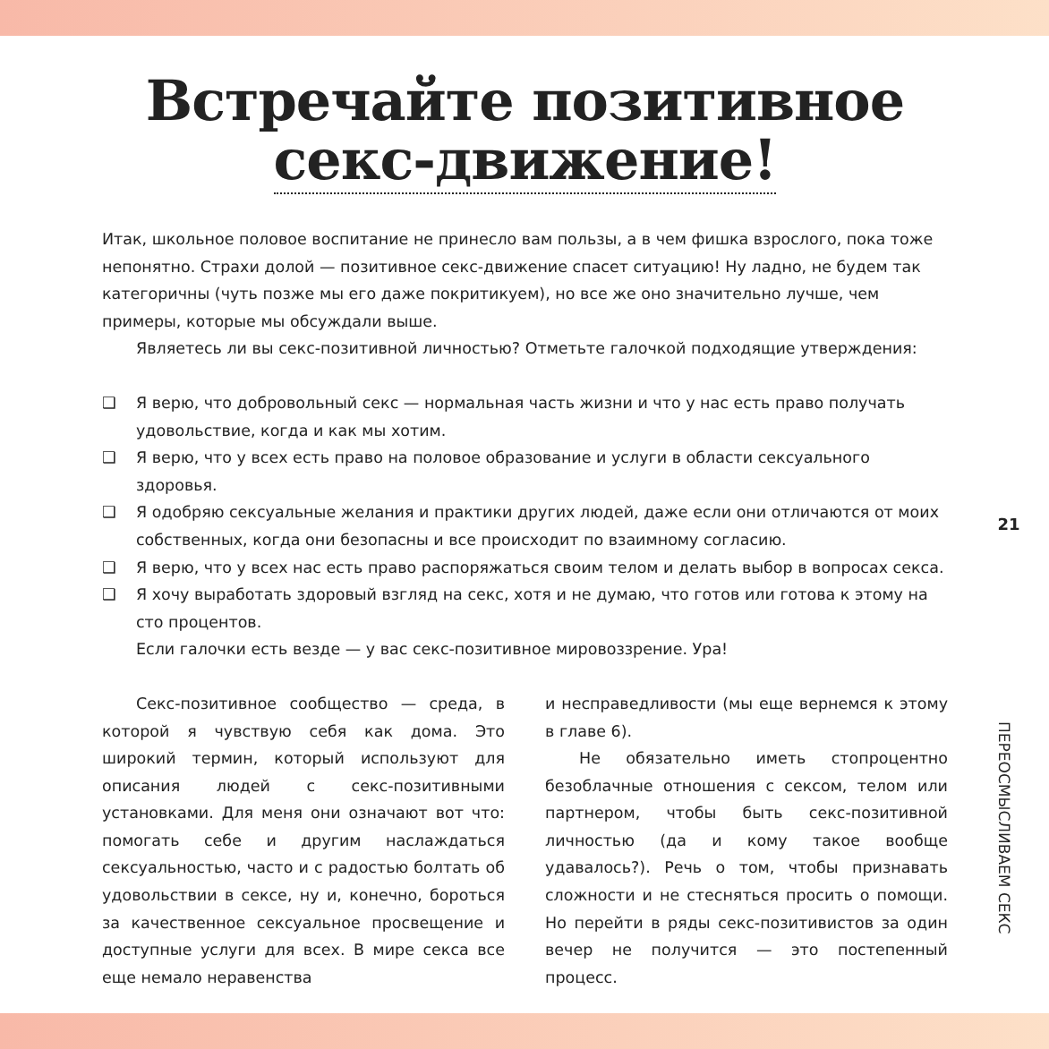Встречайте позитивное
секс-движение!
Итак, школьное половое воспитание не принесло вам пользы, а в чем фишка взрослого, пока тоже непонятно. Страхи долой — позитивное секс-движение спасет ситуацию! Ну ладно, не будем так категоричны (чуть позже мы его даже покритикуем), но все же оно значительно лучше, чем примеры, которые мы обсуждали выше.
Являетесь ли вы секс-позитивной личностью? Отметьте галочкой подходящие утверждения:
❑ Я верю, что добровольный секс — нормальная часть жизни и что у нас есть право получать удовольствие, когда и как мы хотим.
❑ Я верю, что у всех есть право на половое образование и услуги в области сексуального здоровья.
❑ Я одобряю сексуальные желания и практики других людей, даже если они отличаются от моих собственных, когда они безопасны и все происходит по взаимному согласию.
❑ Я верю, что у всех нас есть право распоряжаться своим телом и делать выбор в вопросах секса.
❑ Я хочу выработать здоровый взгляд на секс, хотя и не думаю, что готов или готова к этому на сто процентов.
Если галочки есть везде — у вас секс-позитивное мировоззрение. Ура!
Секс-позитивное сообщество — среда, в которой я чувствую себя как дома. Это широкий термин, который используют для описания людей с секс-позитивными установками. Для меня они означают вот что: помогать себе и другим наслаждаться сексуальностью, часто и с радостью болтать об удовольствии в сексе, ну и, конечно, бороться за качественное сексуальное просвещение и доступные услуги для всех. В мире секса все еще немало неравенства
и несправедливости (мы еще вернемся к этому в главе 6).
Не обязательно иметь стопроцентно безоблачные отношения с сексом, телом или партнером, чтобы быть секс-позитивной личностью (да и кому такое вообще удавалось?). Речь о том, чтобы признавать сложности и не стесняться просить о помощи. Но перейти в ряды секс-позитивистов за один вечер не получится — это постепенный процесс.
21
ПЕРЕОСМЫСЛИВАЕМ СЕКС